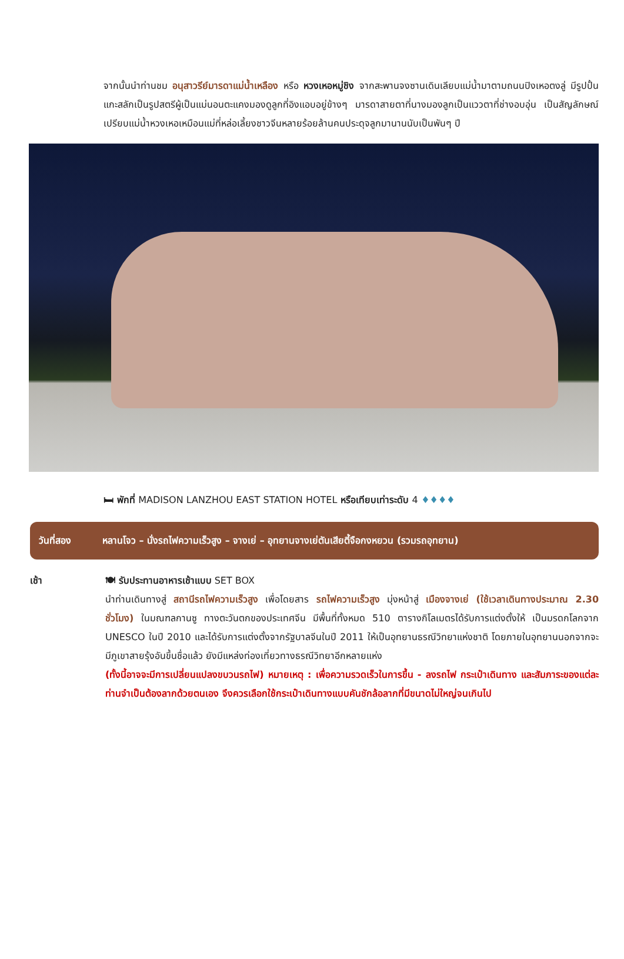จากนั้นนำท่านชม อนุสาวรีย์มารดาแม่น้ำเหลือง หรือ หวงเหอหมู่ชิง จากสะพานจงซานเดินเลียบแม่น้ำมาตามถนนปิงเหอตงลู่ มีรูปปั้นแกะสลักเป็นรูปสตรีผู้เป็นแม่นอนตะแคงมองดูลูกที่อิงแอบอยู่ข้างๆ มารดาสายตาที่นางมองลูกเป็นแววตาที่ช่างอบอุ่น เป็นสัญลักษณ์เปรียบแม่น้ำหวงเหอเหมือนแม่ที่หล่อเลี้ยงชาวจีนหลายร้อยล้านคนประดุจลูกมานานนับเป็นพันๆ ปี
🛏 พักที่ MADISON LANZHOU EAST STATION HOTEL หรือเทียบเท่าระดับ 4 ♦♦♦♦
วันที่สอง หลานโจว – นั่งรถไฟความเร็วสูง – จางเย่ – อุทยานจางเย่ตันเสียตี้จือกงหยวน (รวมรถอุทยาน)
เช้า 🍽 รับประทานอาหารเช้าแบบ SET BOX
นำท่านเดินทางสู่ สถานีรถไฟความเร็วสูง เพื่อโดยสาร รถไฟความเร็วสูง มุ่งหน้าสู่ เมืองจางเย่ (ใช้เวลาเดินทางประมาณ 2.30 ชั่วโมง) ในมณฑลกานซู ทางตะวันตกของประเทศจีน มีพื้นที่ทั้งหมด 510 ตารางกิโลเมตรได้รับการแต่งตั้งให้ เป็นมรดกโลกจาก UNESCO ในปี 2010 และได้รับการแต่งตั้งจากรัฐบาลจีนในปี 2011 ให้เป็นอุทยานธรณีวิทยาแห่งชาติ โดยภายในอุทยานนอกจากจะมีภูเขาสายรุ้งอันขึ้นชื่อแล้ว ยังมีแหล่งท่องเที่ยวทางธรณีวิทยาอีกหลายแห่ง
(ทั้งนี้อาจจะมีการเปลี่ยนแปลงขบวนรถไฟ) หมายเหตุ : เพื่อความรวดเร็วในการขึ้น - ลงรถไฟ กระเป๋าเดินทาง และสัมภาระของแต่ละท่านจำเป็นต้องลากด้วยตนเอง จึงควรเลือกใช้กระเป๋าเดินทางแบบคันชักล้อลากที่มีขนาดไม่ใหญ่จนเกินไป